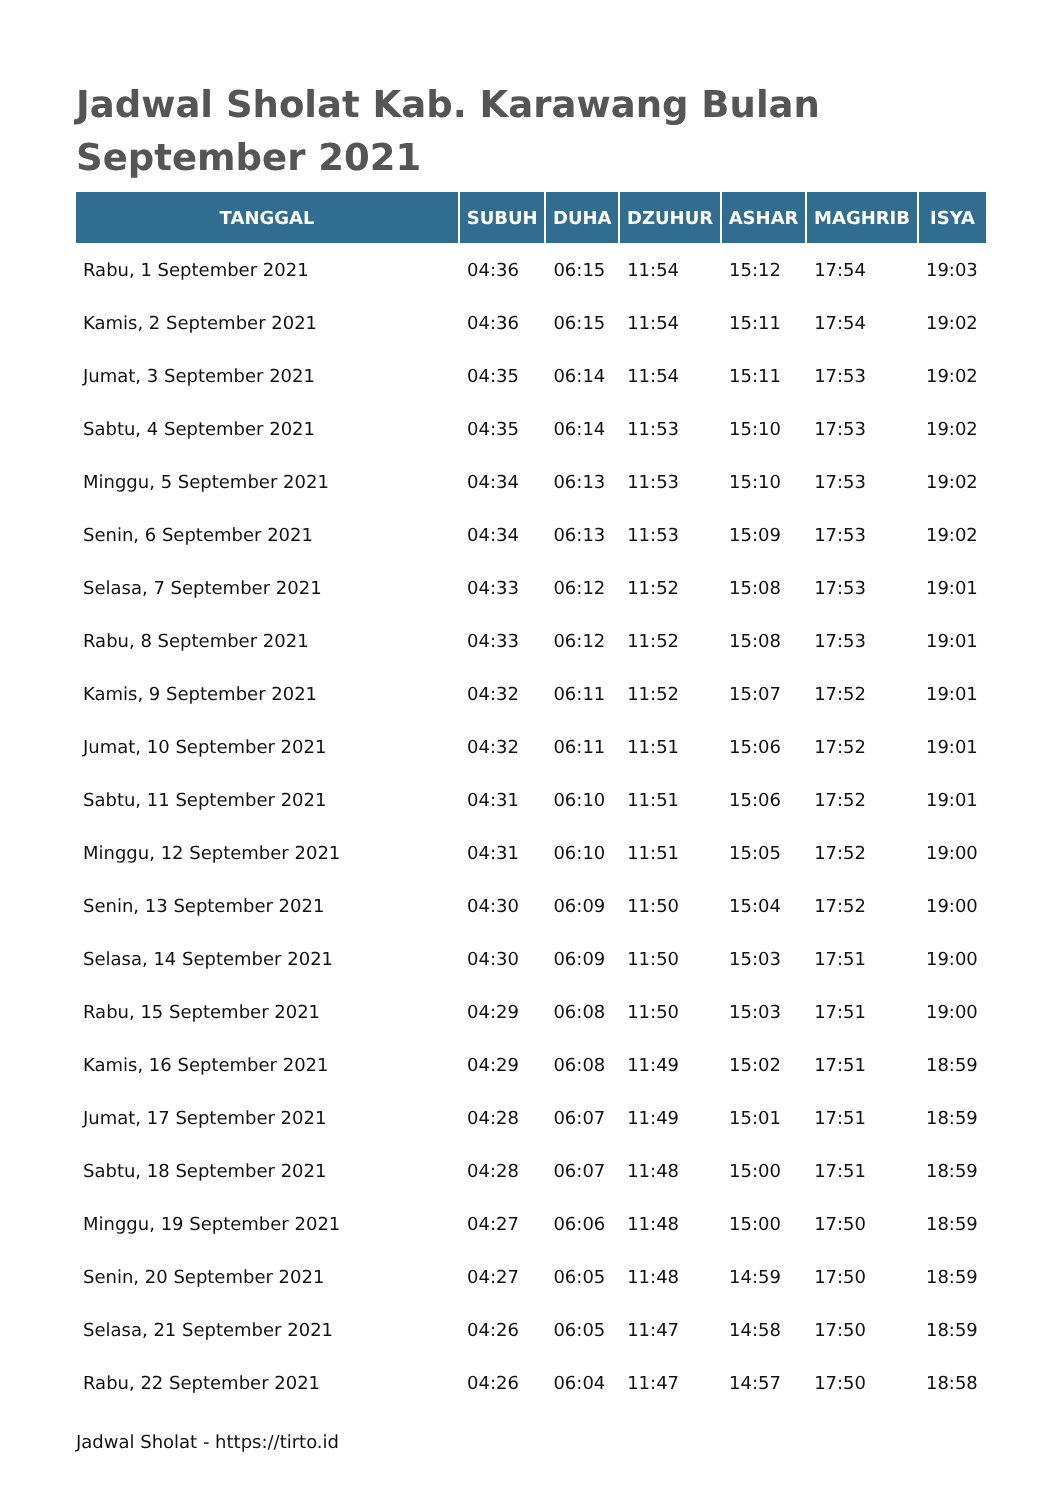Jadwal Sholat Kab. Karawang Bulan September 2021
| TANGGAL | SUBUH | DUHA | DZUHUR | ASHAR | MAGHRIB | ISYA |
| --- | --- | --- | --- | --- | --- | --- |
| Rabu, 1 September 2021 | 04:36 | 06:15 | 11:54 | 15:12 | 17:54 | 19:03 |
| Kamis, 2 September 2021 | 04:36 | 06:15 | 11:54 | 15:11 | 17:54 | 19:02 |
| Jumat, 3 September 2021 | 04:35 | 06:14 | 11:54 | 15:11 | 17:53 | 19:02 |
| Sabtu, 4 September 2021 | 04:35 | 06:14 | 11:53 | 15:10 | 17:53 | 19:02 |
| Minggu, 5 September 2021 | 04:34 | 06:13 | 11:53 | 15:10 | 17:53 | 19:02 |
| Senin, 6 September 2021 | 04:34 | 06:13 | 11:53 | 15:09 | 17:53 | 19:02 |
| Selasa, 7 September 2021 | 04:33 | 06:12 | 11:52 | 15:08 | 17:53 | 19:01 |
| Rabu, 8 September 2021 | 04:33 | 06:12 | 11:52 | 15:08 | 17:53 | 19:01 |
| Kamis, 9 September 2021 | 04:32 | 06:11 | 11:52 | 15:07 | 17:52 | 19:01 |
| Jumat, 10 September 2021 | 04:32 | 06:11 | 11:51 | 15:06 | 17:52 | 19:01 |
| Sabtu, 11 September 2021 | 04:31 | 06:10 | 11:51 | 15:06 | 17:52 | 19:01 |
| Minggu, 12 September 2021 | 04:31 | 06:10 | 11:51 | 15:05 | 17:52 | 19:00 |
| Senin, 13 September 2021 | 04:30 | 06:09 | 11:50 | 15:04 | 17:52 | 19:00 |
| Selasa, 14 September 2021 | 04:30 | 06:09 | 11:50 | 15:03 | 17:51 | 19:00 |
| Rabu, 15 September 2021 | 04:29 | 06:08 | 11:50 | 15:03 | 17:51 | 19:00 |
| Kamis, 16 September 2021 | 04:29 | 06:08 | 11:49 | 15:02 | 17:51 | 18:59 |
| Jumat, 17 September 2021 | 04:28 | 06:07 | 11:49 | 15:01 | 17:51 | 18:59 |
| Sabtu, 18 September 2021 | 04:28 | 06:07 | 11:48 | 15:00 | 17:51 | 18:59 |
| Minggu, 19 September 2021 | 04:27 | 06:06 | 11:48 | 15:00 | 17:50 | 18:59 |
| Senin, 20 September 2021 | 04:27 | 06:05 | 11:48 | 14:59 | 17:50 | 18:59 |
| Selasa, 21 September 2021 | 04:26 | 06:05 | 11:47 | 14:58 | 17:50 | 18:59 |
| Rabu, 22 September 2021 | 04:26 | 06:04 | 11:47 | 14:57 | 17:50 | 18:58 |
Jadwal Sholat - https://tirto.id